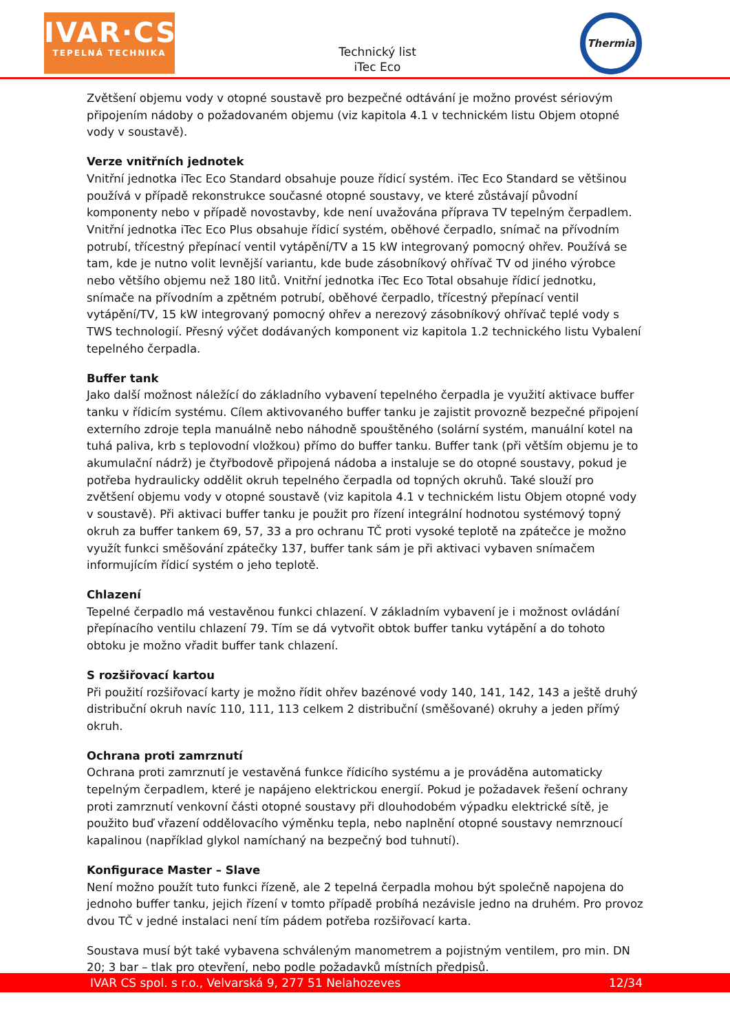IVAR·CS
TEPELNÁ TECHNIKA
Technický list
iTec Eco
Thermia
Zvětšení objemu vody v otopné soustavě pro bezpečné odtávání je možno provést sériovým připojením nádoby o požadovaném objemu (viz kapitola 4.1 v technickém listu Objem otopné vody v soustavě).
Verze vnitřních jednotek
Vnitřní jednotka iTec Eco Standard obsahuje pouze řídicí systém. iTec Eco Standard se většinou používá v případě rekonstrukce současné otopné soustavy, ve které zůstávají původní komponenty nebo v případě novostavby, kde není uvažována příprava TV tepelným čerpadlem. Vnitřní jednotka iTec Eco Plus obsahuje řídicí systém, oběhové čerpadlo, snímač na přívodním potrubí, třícestný přepínací ventil vytápění/TV a 15 kW integrovaný pomocný ohřev. Používá se tam, kde je nutno volit levnější variantu, kde bude zásobníkový ohřívač TV od jiného výrobce nebo většího objemu než 180 litů. Vnitřní jednotka iTec Eco Total obsahuje řídicí jednotku, snímače na přívodním a zpětném potrubí, oběhové čerpadlo, třícestný přepínací ventil vytápění/TV, 15 kW integrovaný pomocný ohřev a nerezový zásobníkový ohřívač teplé vody s TWS technologií. Přesný výčet dodávaných komponent viz kapitola 1.2 technického listu Vybalení tepelného čerpadla.
Buffer tank
Jako další možnost náležící do základního vybavení tepelného čerpadla je využití aktivace buffer tanku v řídicím systému. Cílem aktivovaného buffer tanku je zajistit provozně bezpečné připojení externího zdroje tepla manuálně nebo náhodně spouštěného (solární systém, manuální kotel na tuhá paliva, krb s teplovodní vložkou) přímo do buffer tanku. Buffer tank (při větším objemu je to akumulační nádrž) je čtyřbodově připojená nádoba a instaluje se do otopné soustavy, pokud je potřeba hydraulicky oddělit okruh tepelného čerpadla od topných okruhů. Také slouží pro zvětšení objemu vody v otopné soustavě (viz kapitola 4.1 v technickém listu Objem otopné vody v soustavě). Při aktivaci buffer tanku je použit pro řízení integrální hodnotou systémový topný okruh za buffer tankem 69, 57, 33 a pro ochranu TČ proti vysoké teplotě na zpátečce je možno využít funkci směšování zpátečky 137, buffer tank sám je při aktivaci vybaven snímačem informujícím řídicí systém o jeho teplotě.
Chlazení
Tepelné čerpadlo má vestavěnou funkci chlazení. V základním vybavení je i možnost ovládání přepínacího ventilu chlazení 79. Tím se dá vytvořit obtok buffer tanku vytápění a do tohoto obtoku je možno vřadit buffer tank chlazení.
S rozšiřovací kartou
Při použití rozšiřovací karty je možno řídit ohřev bazénové vody 140, 141, 142, 143 a ještě druhý distribuční okruh navíc 110, 111, 113 celkem 2 distribuční (směšované) okruhy a jeden přímý okruh.
Ochrana proti zamrznutí
Ochrana proti zamrznutí je vestavěná funkce řídicího systému a je prováděna automaticky tepelným čerpadlem, které je napájeno elektrickou energií. Pokud je požadavek řešení ochrany proti zamrznutí venkovní části otopné soustavy při dlouhodobém výpadku elektrické sítě, je použito buď vřazení oddělovacího výměnku tepla, nebo naplnění otopné soustavy nemrznoucí kapalinou (například glykol namíchaný na bezpečný bod tuhnutí).
Konfigurace Master – Slave
Není možno použít tuto funkci řízeně, ale 2 tepelná čerpadla mohou být společně napojena do jednoho buffer tanku, jejich řízení v tomto případě probíhá nezávisle jedno na druhém. Pro provoz dvou TČ v jedné instalaci není tím pádem potřeba rozšiřovací karta.
Soustava musí být také vybavena schváleným manometrem a pojistným ventilem, pro min. DN 20; 3 bar – tlak pro otevření, nebo podle požadavků místních předpisů.
IVAR CS spol. s r.o., Velvarská 9, 277 51 Nelahozeves 12/34